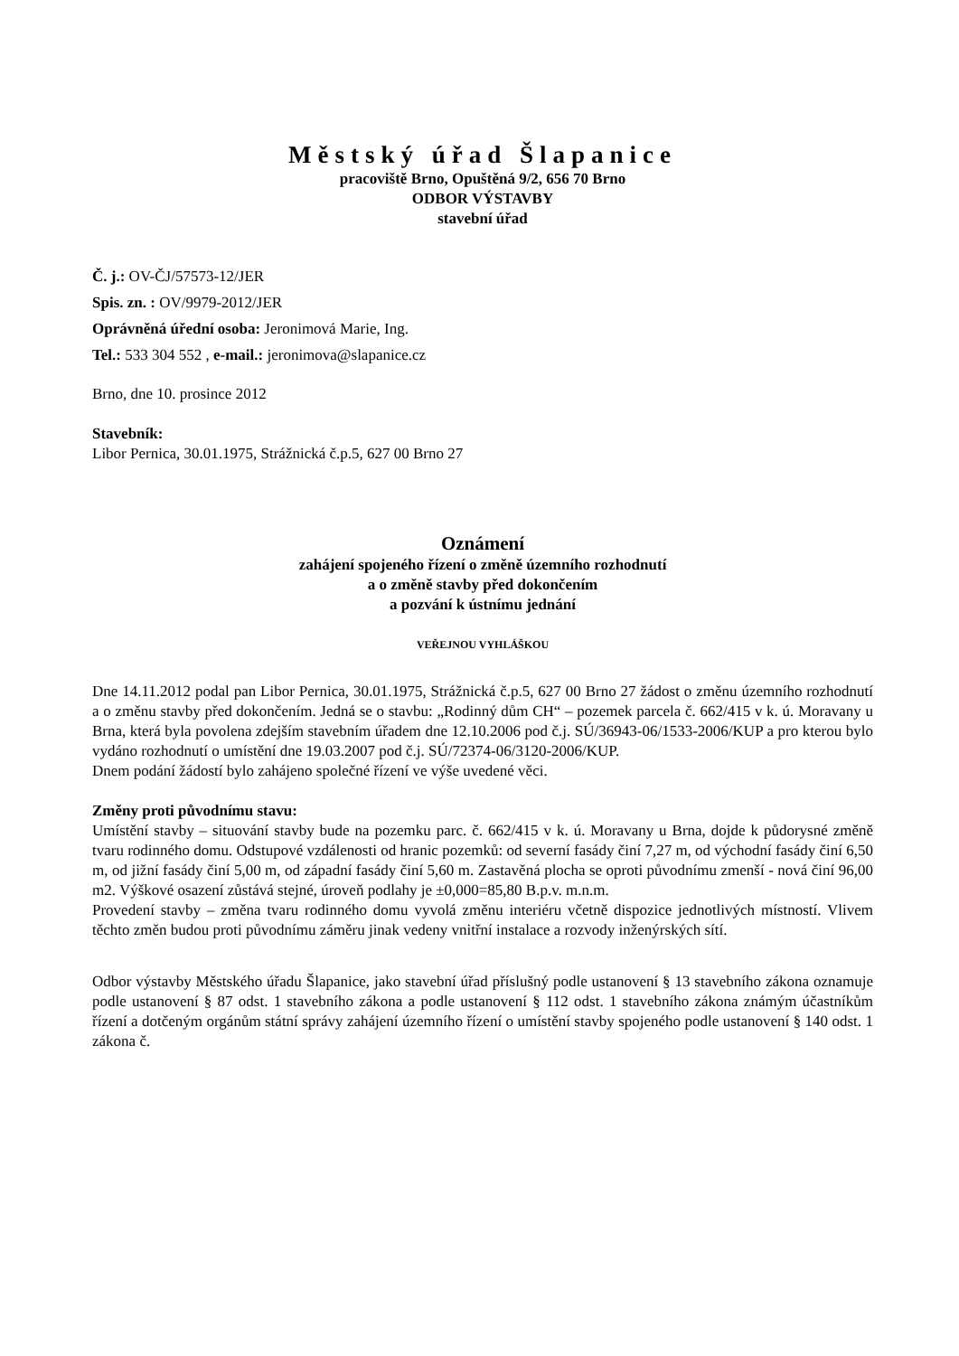Městský úřad Šlapanice
pracoviště Brno, Opuštěná 9/2, 656 70 Brno
ODBOR VÝSTAVBY
stavební úřad
Č. j.: OV-ČJ/57573-12/JER
Spis. zn. : OV/9979-2012/JER
Oprávněná úřední osoba: Jeronimová Marie, Ing.
Tel.: 533 304 552 , e-mail.: jeronimova@slapanice.cz
Brno, dne 10. prosince 2012
Stavebník:
Libor Pernica, 30.01.1975, Strážnická č.p.5, 627 00 Brno 27
Oznámení
zahájení spojeného řízení o změně územního rozhodnutí
a o změně stavby před dokončením
a pozvání k ústnímu jednání
VEŘEJNOU VYHLÁŠKOU
Dne 14.11.2012 podal pan Libor Pernica, 30.01.1975, Strážnická č.p.5, 627 00 Brno 27 žádost o změnu územního rozhodnutí a o změnu stavby před dokončením. Jedná se o stavbu: „Rodinný dům CH“ – pozemek parcela č. 662/415 v k. ú. Moravany u Brna, která byla povolena zdejším stavebním úřadem dne 12.10.2006 pod č.j. SÚ/36943-06/1533-2006/KUP a pro kterou bylo vydáno rozhodnutí o umístění dne 19.03.2007 pod č.j. SÚ/72374-06/3120-2006/KUP.
Dnem podání žádostí bylo zahájeno společné řízení ve výše uvedené věci.
Změny proti původnímu stavu:
Umístění stavby – situování stavby bude na pozemku parc. č. 662/415 v k. ú. Moravany u Brna, dojde k půdorysné změně tvaru rodinného domu. Odstupové vzdálenosti od hranic pozemků: od severní fasády činí 7,27 m, od východní fasády činí 6,50 m, od jižní fasády činí 5,00 m, od západní fasády činí 5,60 m. Zastavěná plocha se oproti původnímu zmenší - nová činí 96,00 m2. Výškové osazení zůstává stejné, úroveň podlahy je ±0,000=85,80 B.p.v. m.n.m.
Provedení stavby – změna tvaru rodinného domu vyvolá změnu interiéru včetně dispozice jednotlivých místností. Vlivem těchto změn budou proti původnímu záměru jinak vedeny vnitřní instalace a rozvody inženýrských sítí.
Odbor výstavby Městského úřadu Šlapanice, jako stavební úřad příslušný podle ustanovení § 13 stavebního zákona oznamuje podle ustanovení § 87 odst. 1 stavebního zákona a podle ustanovení § 112 odst. 1 stavebního zákona známým účastníkům řízení a dotčeným orgánům státní správy zahájení územního řízení o umístění stavby spojeného podle ustanovení § 140 odst. 1 zákona č.